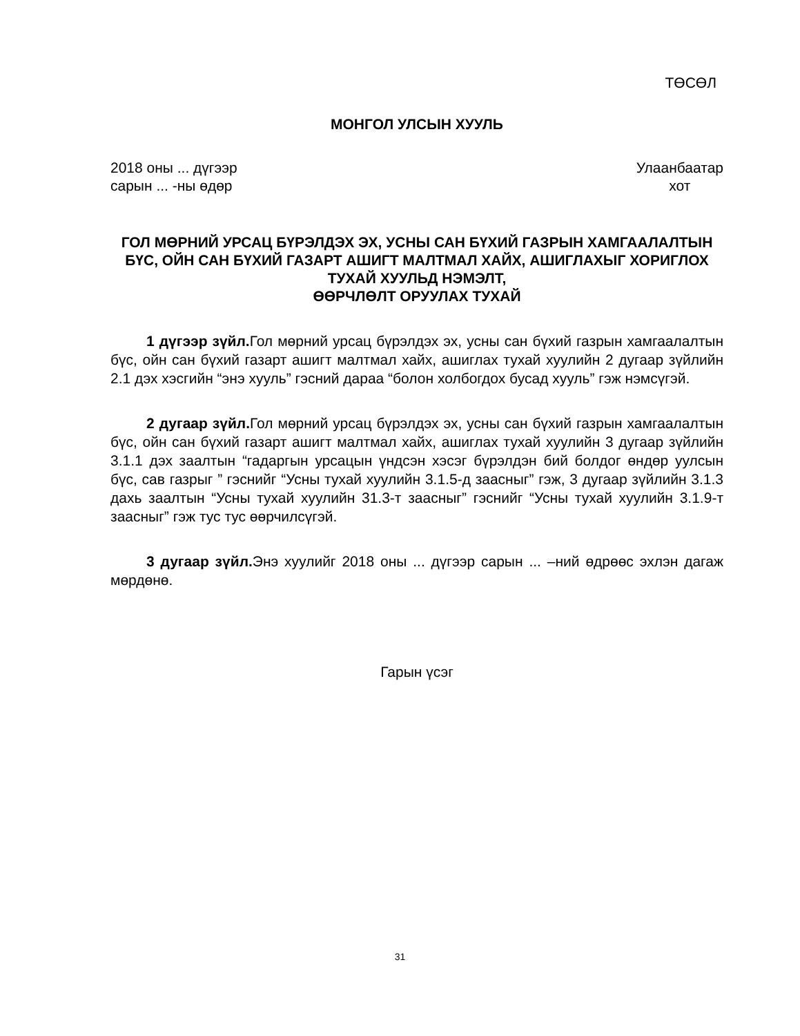ТӨСӨЛ
МОНГОЛ УЛСЫН ХУУЛЬ
2018 оны ... дүгээр
сарын ... -ны өдөр
Улаанбаатар
хот
ГОЛ МӨРНИЙ УРСАЦ БҮРЭЛДЭХ ЭХ, УСНЫ САН БҮХИЙ ГАЗРЫН ХАМГААЛАЛТЫН БҮС, ОЙН САН БҮХИЙ ГАЗАРТ АШИГТ МАЛТМАЛ ХАЙХ, АШИГЛАХЫГ ХОРИГЛОХ ТУХАЙ ХУУЛЬД НЭМЭЛТ,
ӨӨРЧЛӨЛТ ОРУУЛАХ ТУХАЙ
1 дүгээр зүйл. Гол мөрний урсац бүрэлдэх эх, усны сан бүхий газрын хамгаалалтын бүс, ойн сан бүхий газарт ашигт малтмал хайх, ашиглах тухай хуулийн 2 дугаар зүйлийн 2.1 дэх хэсгийн “энэ хууль” гэсний дараа “болон холбогдох бусад хууль” гэж нэмсүгэй.
2 дугаар зүйл. Гол мөрний урсац бүрэлдэх эх, усны сан бүхий газрын хамгаалалтын бүс, ойн сан бүхий газарт ашигт малтмал хайх, ашиглах тухай хуулийн 3 дугаар зүйлийн 3.1.1 дэх заалтын “гадаргын урсацын үндсэн хэсэг бүрэлдэн бий болдог өндөр уулсын бүс, сав газрыг ” гэснийг “Усны тухай хуулийн 3.1.5-д заасныг” гэж, 3 дугаар зүйлийн 3.1.3 дахь заалтын “Усны тухай хуулийн 31.3-т заасныг” гэснийг “Усны тухай хуулийн 3.1.9-т заасныг” гэж тус тус өөрчилсүгэй.
3 дугаар зүйл. Энэ хуулийг 2018 оны ... дүгээр сарын ... –ний өдрөөс эхлэн дагаж мөрдөнө.
Гарын үсэг
31